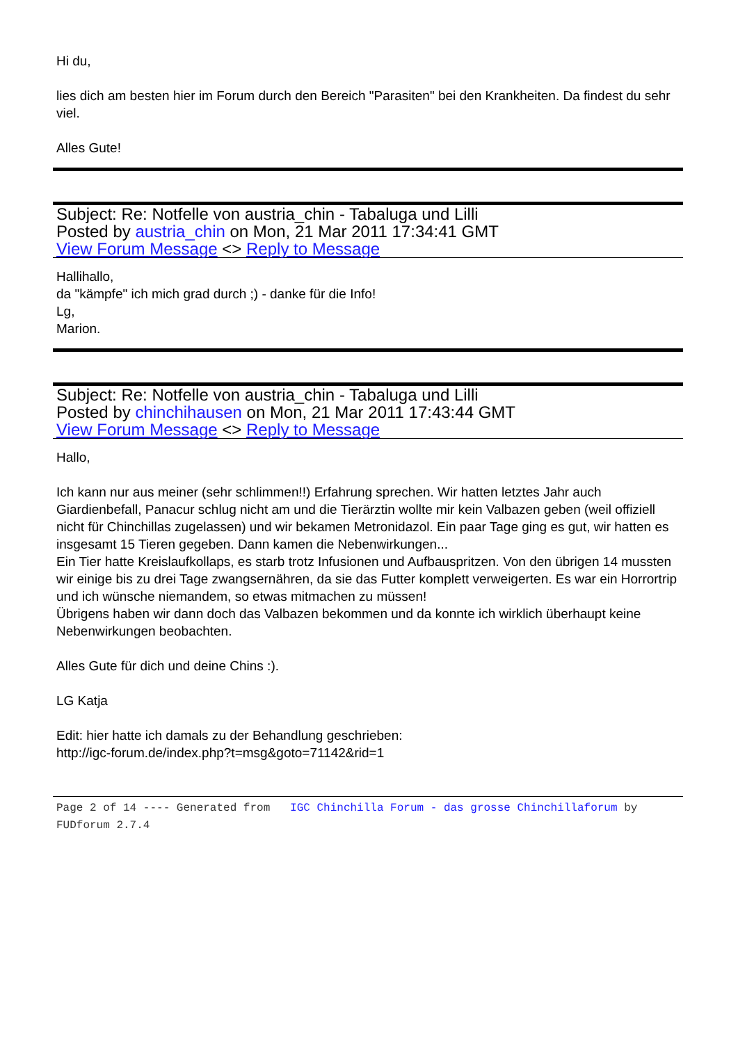Hi du,
lies dich am besten hier im Forum durch den Bereich "Parasiten" bei den Krankheiten. Da findest du sehr viel.
Alles Gute!
Subject: Re: Notfelle von austria_chin - Tabaluga und Lilli
Posted by austria_chin on Mon, 21 Mar 2011 17:34:41 GMT
View Forum Message <> Reply to Message
Hallihallo,
da "kämpfe" ich mich grad durch ;) - danke für die Info!
Lg,
Marion.
Subject: Re: Notfelle von austria_chin - Tabaluga und Lilli
Posted by chinchihausen on Mon, 21 Mar 2011 17:43:44 GMT
View Forum Message <> Reply to Message
Hallo,
Ich kann nur aus meiner (sehr schlimmen!!) Erfahrung sprechen. Wir hatten letztes Jahr auch Giardienbefall, Panacur schlug nicht am und die Tierärztin wollte mir kein Valbazen geben (weil offiziell nicht für Chinchillas zugelassen) und wir bekamen Metronidazol. Ein paar Tage ging es gut, wir hatten es insgesamt 15 Tieren gegeben. Dann kamen die Nebenwirkungen...
Ein Tier hatte Kreislaufkollaps, es starb trotz Infusionen und Aufbauspritzen. Von den übrigen 14 mussten wir einige bis zu drei Tage zwangsernähren, da sie das Futter komplett verweigerten. Es war ein Horrortrip und ich wünsche niemandem, so etwas mitmachen zu müssen!
Übrigens haben wir dann doch das Valbazen bekommen und da konnte ich wirklich überhaupt keine Nebenwirkungen beobachten.
Alles Gute für dich und deine Chins :).
LG Katja
Edit: hier hatte ich damals zu der Behandlung geschrieben:
http://igc-forum.de/index.php?t=msg&goto=71142&rid=1
Page 2 of 14 ---- Generated from IGC Chinchilla Forum - das grosse Chinchillaforum by FUDforum 2.7.4